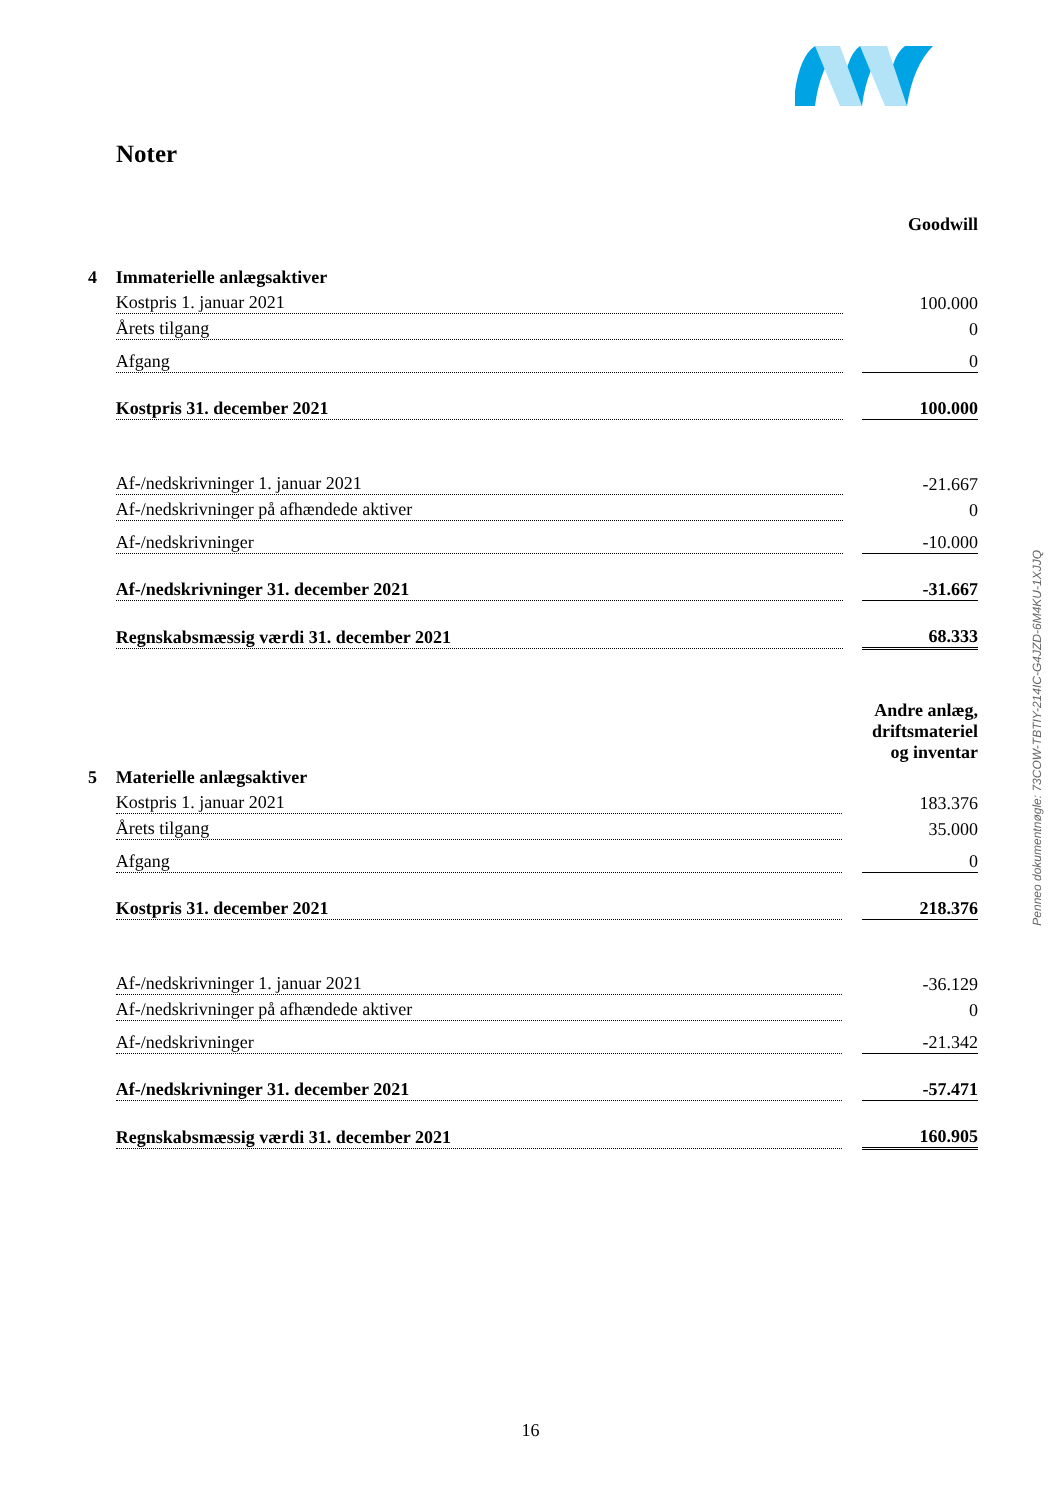Noter
| | | | Goodwill |
| 4 | Immaterielle anlægsaktiver | | |
| | Kostpris 1. januar 2021 | | 100.000 |
| | Årets tilgang | | 0 |
| | Afgang | | 0 |
| | Kostpris 31. december 2021 | | 100.000 |
| | Af-/nedskrivninger 1. januar 2021 | | -21.667 |
| | Af-/nedskrivninger på afhændede aktiver | | 0 |
| | Af-/nedskrivninger | | -10.000 |
| | Af-/nedskrivninger 31. december 2021 | | -31.667 |
| | Regnskabsmæssig værdi 31. december 2021 | | 68.333 |
| | | | Andre anlæg, driftsmateriel og inventar |
| 5 | Materielle anlægsaktiver | | |
| | Kostpris 1. januar 2021 | | 183.376 |
| | Årets tilgang | | 35.000 |
| | Afgang | | 0 |
| | Kostpris 31. december 2021 | | 218.376 |
| | Af-/nedskrivninger 1. januar 2021 | | -36.129 |
| | Af-/nedskrivninger på afhændede aktiver | | 0 |
| | Af-/nedskrivninger | | -21.342 |
| | Af-/nedskrivninger 31. december 2021 | | -57.471 |
| | Regnskabsmæssig værdi 31. december 2021 | | 160.905 |
Penneo dokumentnøgle: 73COW-TBTIY-214IC-G4JZD-6M4KU-1XJJQ
16